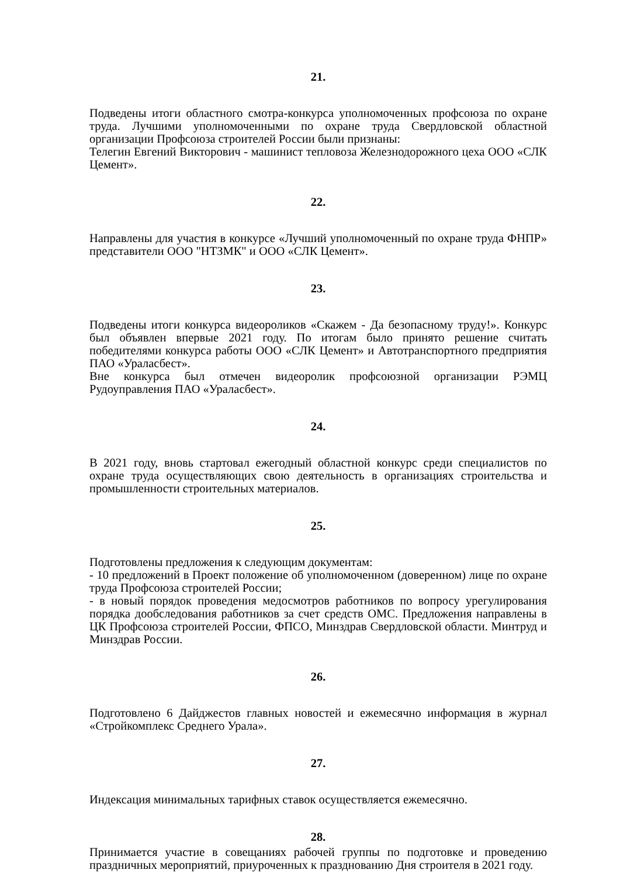21.
Подведены итоги областного смотра-конкурса уполномоченных профсоюза по охране труда. Лучшими уполномоченными по охране труда Свердловской областной организации Профсоюза строителей России были признаны:
Телегин Евгений Викторович - машинист тепловоза Железнодорожного цеха ООО «СЛК Цемент».
22.
Направлены для участия в конкурсе «Лучший уполномоченный по охране труда ФНПР» представители ООО "НТЗМК" и ООО «СЛК Цемент».
23.
Подведены итоги конкурса видеороликов «Скажем - Да безопасному труду!». Конкурс был объявлен впервые 2021 году. По итогам было принято решение считать победителями конкурса работы ООО «СЛК Цемент» и Автотранспортного предприятия ПАО «Ураласбест».
Вне конкурса был отмечен видеоролик профсоюзной организации РЭМЦ Рудоуправления ПАО «Ураласбест».
24.
В 2021 году, вновь стартовал ежегодный областной конкурс среди специалистов по охране труда осуществляющих свою деятельность в организациях строительства и промышленности строительных материалов.
25.
Подготовлены предложения к следующим документам:
- 10 предложений в Проект положение об уполномоченном (доверенном) лице по охране труда Профсоюза строителей России;
- в новый порядок проведения медосмотров работников по вопросу урегулирования порядка дообследования работников за счет средств ОМС. Предложения направлены в ЦК Профсоюза строителей России, ФПСО, Минздрав Свердловской области. Минтруд и Минздрав России.
26.
Подготовлено 6 Дайджестов главных новостей и ежемесячно информация в журнал «Стройкомплекс Среднего Урала».
27.
Индексация минимальных тарифных ставок осуществляется ежемесячно.
28.
Принимается участие в совещаниях рабочей группы по подготовке и проведению праздничных мероприятий, приуроченных к празднованию Дня строителя в 2021 году.